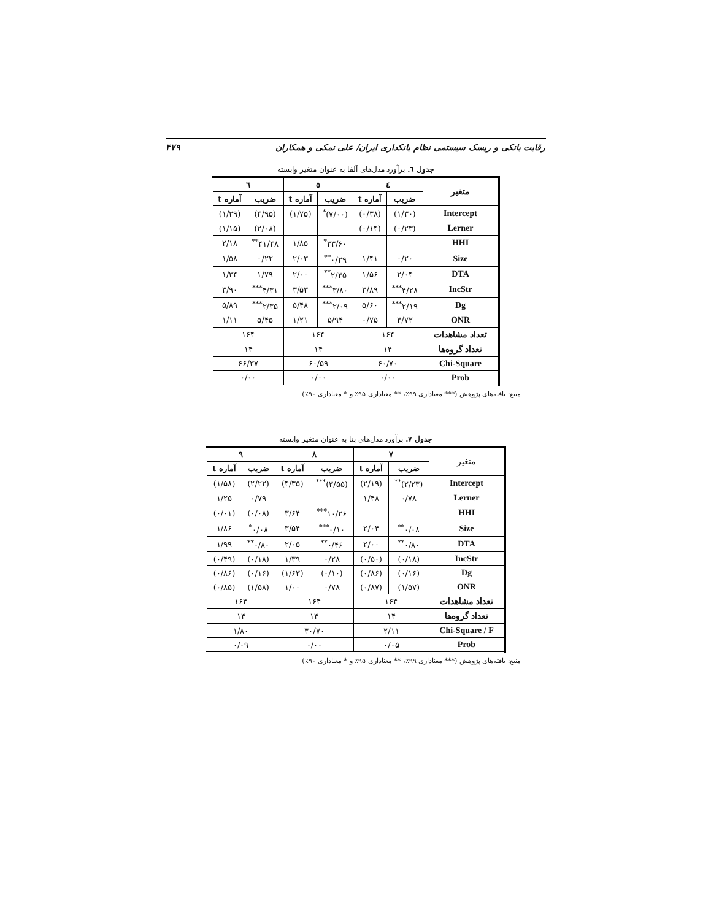رقابت بانکی و ریسک سیستمی نظام بانکداری ایران/ علی نمکی و همکاران ۴۷۹
جدول ٦. برآورد مدل‌های آلفا به عنوان متغیر وابسته
| متغیر | ٤ | | ٥ | | ٦ | |
| --- | --- | --- | --- | --- | --- | --- |
| | ضریب | آماره t | ضریب | آماره t | ضریب | آماره t |
| Intercept | (۱/۳۰) | (۰/۳۸) | (۷/۰۰)<sup>*</sup> | (۱/۷۵) | (۴/۹۵) | (۱/۲۹) |
| Lerner | (۰/۲۳) | (۰/۱۴) | | | (۲/۰۸) | (۱/۱۵) |
| HHI | | | ۳۳/۶۰<sup>*</sup> | ۱/۸۵ | ۴۱/۴۸<sup>**</sup> | ۲/۱۸ |
| Size | ۰/۲۰ | ۱/۴۱ | ۰/۲۹<sup>**</sup> | ۲/۰۳ | ۰/۲۲ | ۱/۵۸ |
| DTA | ۲/۰۴ | ۱/۵۶ | ۲/۳۵<sup>**</sup> | ۲/۰۰ | ۱/۷۹ | ۱/۳۴ |
| IncStr | ۴/۲۸<sup>***</sup> | ۳/۸۹ | ۳/۸۰<sup>***</sup> | ۳/۵۳ | ۴/۳۱<sup>***</sup> | ۳/۹۰ |
| Dg | ۲/۱۹<sup>***</sup> | ۵/۶۰ | ۲/۰۹<sup>***</sup> | ۵/۴۸ | ۲/۳۵<sup>***</sup> | ۵/۸۹ |
| ONR | ۳/۷۲ | ۰/۷۵ | ۵/۹۴ | ۱/۲۱ | ۵/۴۵ | ۱/۱۱ |
| تعداد مشاهدات | ۱۶۴ | | ۱۶۴ | | ۱۶۴ | |
| تعداد گروه‌ها | ۱۴ | | ۱۴ | | ۱۴ | |
| Chi-Square | ۶۰/۷۰ | | ۶۰/۵۹ | | ۶۶/۳۷ | |
| Prob | ۰/۰۰ | | ۰/۰۰ | | ۰/۰۰ | |
منبع: یافته‌های پژوهش (*** معناداری ۹۹٪، ** معناداری ۹۵٪ و * معناداری ۹۰٪)
جدول ۷. برآورد مدل‌های بتا به عنوان متغیر وابسته
| متغیر | ۷ | | ۸ | | ۹ | |
| --- | --- | --- | --- | --- | --- | --- |
| | ضریب | آماره t | ضریب | آماره t | ضریب | آماره t |
| Intercept | (۲/۲۳)<sup>**</sup> | (۲/۱۹) | (۳/۵۵)<sup>***</sup> | (۴/۳۵) | (۲/۲۲) | (۱/۵۸) |
| Lerner | ۰/۷۸ | ۱/۴۸ | | | ۰/۷۹ | ۱/۲۵ |
| HHI | | | ۱۰/۲۶<sup>***</sup> | ۳/۶۴ | (۰/۰۸) | (۰/۰۱) |
| Size | ۰/۰۸<sup>**</sup> | ۲/۰۴ | ۰/۱۰<sup>***</sup> | ۳/۵۴ | ۰/۰۸<sup>*</sup> | ۱/۸۶ |
| DTA | ۰/۸۰<sup>**</sup> | ۲/۰۰ | ۰/۴۶<sup>**</sup> | ۲/۰۵ | ۰/۸۰<sup>**</sup> | ۱/۹۹ |
| IncStr | (۰/۱۸) | (۰/۵۰) | ۰/۲۸ | ۱/۳۹ | (۰/۱۸) | (۰/۴۹) |
| Dg | (۰/۱۶) | (۰/۸۶) | (۰/۱۰) | (۱/۶۳) | (۰/۱۶) | (۰/۸۶) |
| ONR | (۱/۵۷) | (۰/۸۷) | ۰/۷۸ | ۱/۰۰ | (۱/۵۸) | (۰/۸۵) |
| تعداد مشاهدات | ۱۶۴ | | ۱۶۴ | | ۱۶۴ | |
| تعداد گروه‌ها | ۱۴ | | ۱۴ | | ۱۴ | |
| Chi-Square / F | ۲/۱۱ | | ۳۰/۷۰ | | ۱/۸۰ | |
| Prob | ۰/۰۵ | | ۰/۰۰ | | ۰/۰۹ | |
منبع: یافته‌های پژوهش (*** معناداری ۹۹٪، ** معناداری ۹۵٪ و * معناداری ۹۰٪)